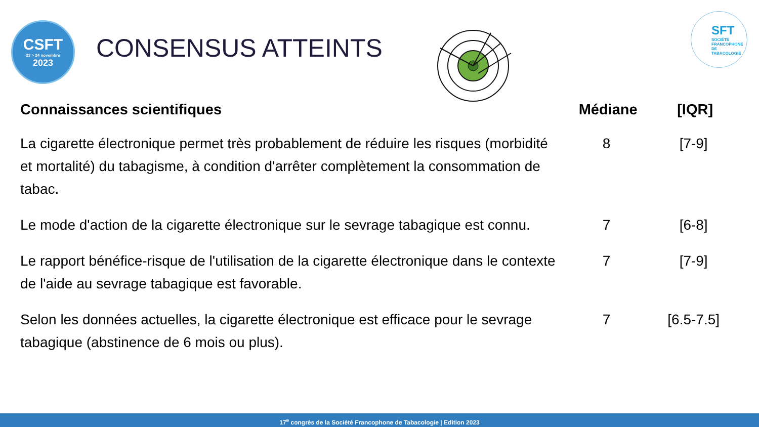CSFT
23 > 24 novembre
2023
CONSENSUS ATTEINTS
SFT
SOCIÉTÉ
FRANCOPHONE
DE TABACOLOGIE
| Connaissances scientifiques | Médiane | [IQR] |
| --- | --- | --- |
| La cigarette électronique permet très probablement de réduire les risques (morbidité et mortalité) du tabagisme, à condition d'arrêter complètement la consommation de tabac. | 8 | [7-9] |
| Le mode d'action de la cigarette électronique sur le sevrage tabagique est connu. | 7 | [6-8] |
| Le rapport bénéfice-risque de l'utilisation de la cigarette électronique dans le contexte de l'aide au sevrage tabagique est favorable. | 7 | [7-9] |
| Selon les données actuelles, la cigarette électronique est efficace pour le sevrage tabagique (abstinence de 6 mois ou plus). | 7 | [6.5-7.5] |
17<sup>e</sup> congrès de la Société Francophone de Tabacologie | Edition 2023